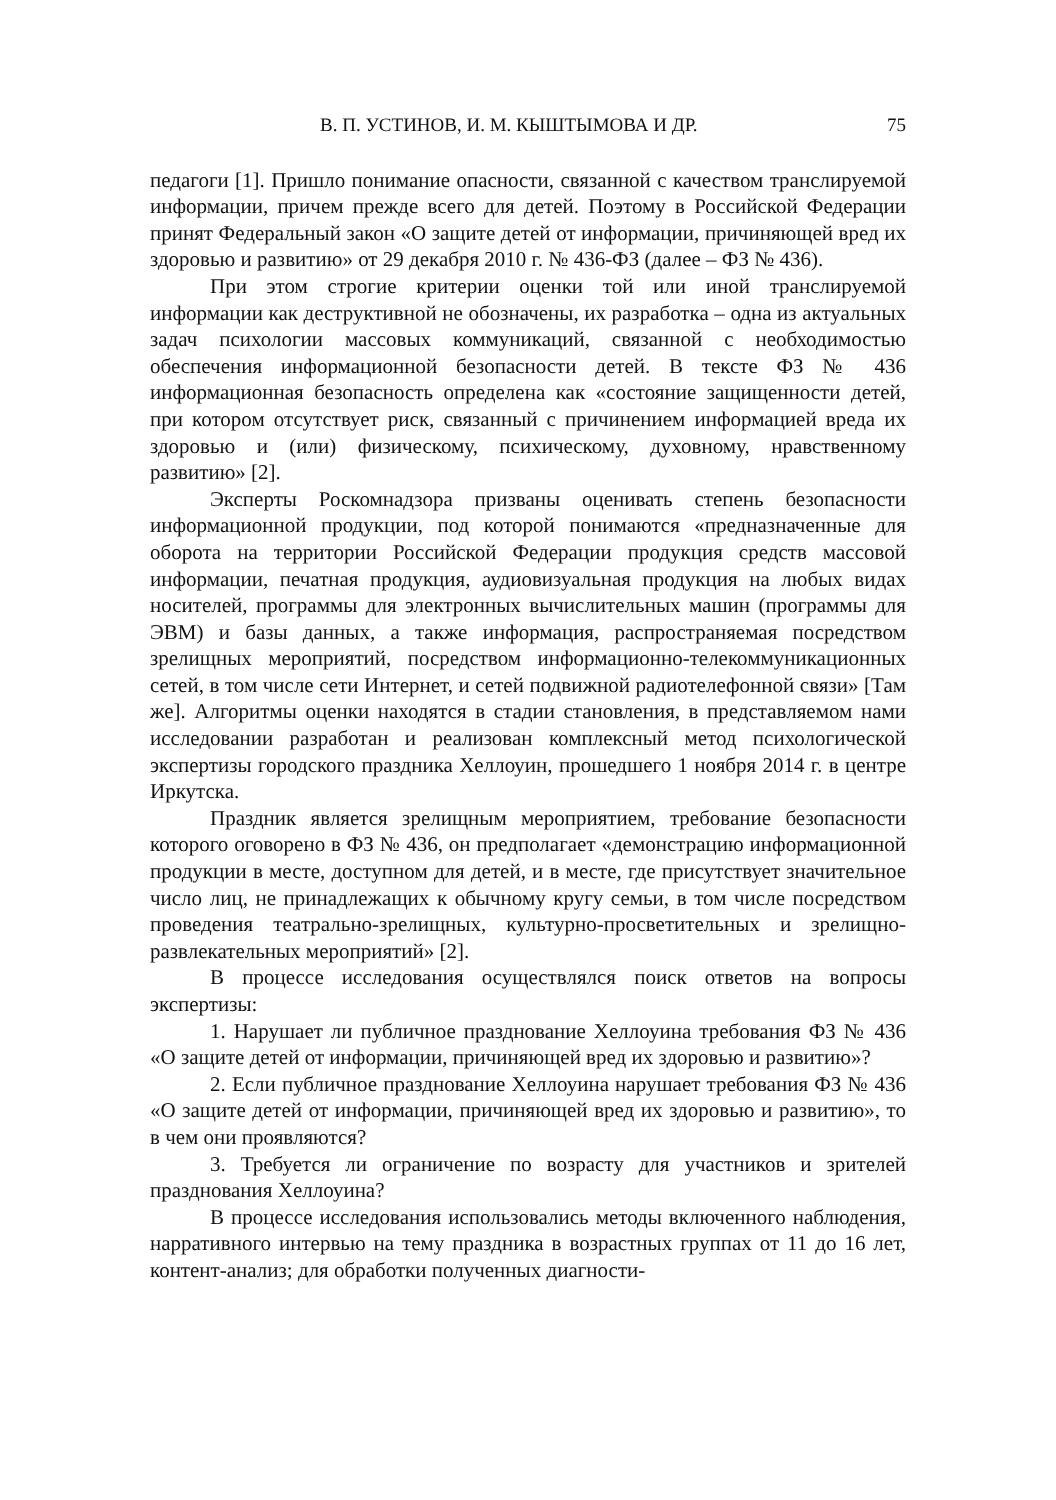В. П. УСТИНОВ, И. М. КЫШТЫМОВА И ДР. 75
педагоги [1]. Пришло понимание опасности, связанной с качеством транслируемой информации, причем прежде всего для детей. Поэтому в Российской Федерации принят Федеральный закон «О защите детей от информации, причиняющей вред их здоровью и развитию» от 29 декабря 2010 г. № 436-ФЗ (далее – ФЗ № 436).
При этом строгие критерии оценки той или иной транслируемой информации как деструктивной не обозначены, их разработка – одна из актуальных задач психологии массовых коммуникаций, связанной с необходимостью обеспечения информационной безопасности детей. В тексте ФЗ № 436 информационная безопасность определена как «состояние защищенности детей, при котором отсутствует риск, связанный с причинением информацией вреда их здоровью и (или) физическому, психическому, духовному, нравственному развитию» [2].
Эксперты Роскомнадзора призваны оценивать степень безопасности информационной продукции, под которой понимаются «предназначенные для оборота на территории Российской Федерации продукция средств массовой информации, печатная продукция, аудиовизуальная продукция на любых видах носителей, программы для электронных вычислительных машин (программы для ЭВМ) и базы данных, а также информация, распространяемая посредством зрелищных мероприятий, посредством информационно-телекоммуникационных сетей, в том числе сети Интернет, и сетей подвижной радиотелефонной связи» [Там же]. Алгоритмы оценки находятся в стадии становления, в представляемом нами исследовании разработан и реализован комплексный метод психологической экспертизы городского праздника Хеллоуин, прошедшего 1 ноября 2014 г. в центре Иркутска.
Праздник является зрелищным мероприятием, требование безопасности которого оговорено в ФЗ № 436, он предполагает «демонстрацию информационной продукции в месте, доступном для детей, и в месте, где присутствует значительное число лиц, не принадлежащих к обычному кругу семьи, в том числе посредством проведения театрально-зрелищных, культурно-просветительных и зрелищно-развлекательных мероприятий» [2].
В процессе исследования осуществлялся поиск ответов на вопросы экспертизы:
1. Нарушает ли публичное празднование Хеллоуина требования ФЗ № 436 «О защите детей от информации, причиняющей вред их здоровью и развитию»?
2. Если публичное празднование Хеллоуина нарушает требования ФЗ № 436 «О защите детей от информации, причиняющей вред их здоровью и развитию», то в чем они проявляются?
3. Требуется ли ограничение по возрасту для участников и зрителей празднования Хеллоуина?
В процессе исследования использовались методы включенного наблюдения, нарративного интервью на тему праздника в возрастных группах от 11 до 16 лет, контент-анализ; для обработки полученных диагности-